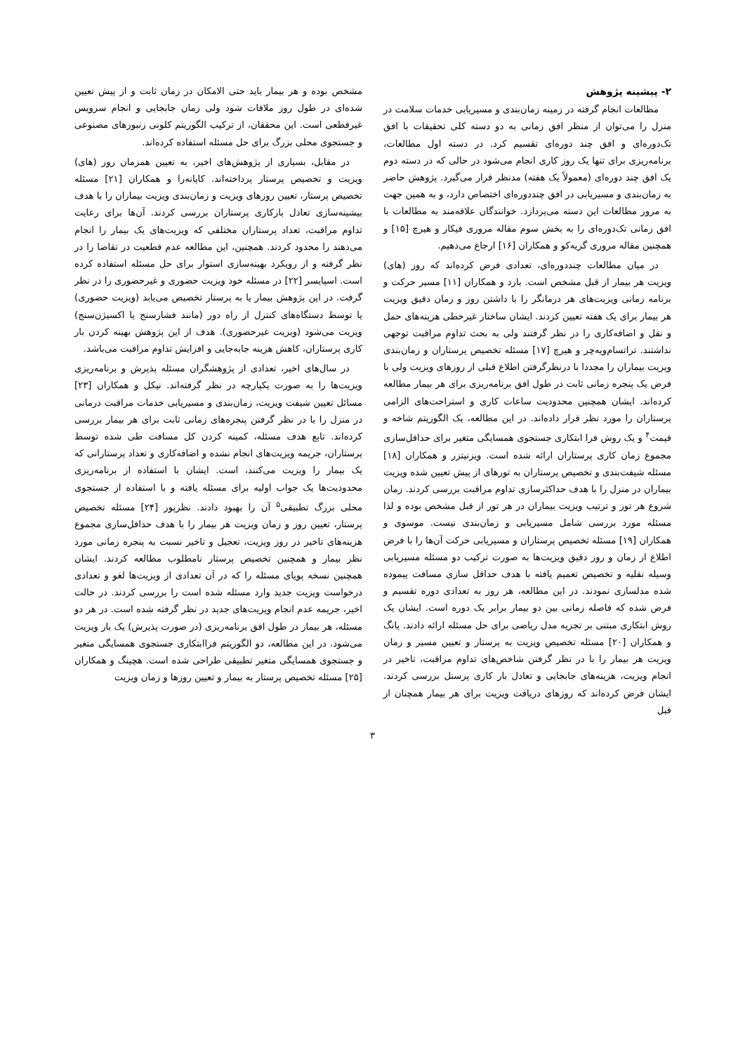۲- پیشینه پژوهش
مطالعات انجام گرفته در زمینه زمان‌بندی و مسیریابی خدمات سلامت در منزل را می‌توان از منظر افق زمانی به دو دسته کلی تحقیقات با افق تک‌دوره‌ای و افق چند دوره‌ای تقسیم کرد. در دسته اول مطالعات، برنامه‌ریزی برای تنها یک روز کاری انجام می‌شود در حالی که در دسته دوم یک افق چند دوره‌ای (معمولاً یک هفته) مدنظر قرار می‌گیرد. پژوهش حاضر به زمان‌بندی و مسیریابی در افق چنددوره‌ای اختصاص دارد، و به همین جهت به مرور مطالعات این دسته می‌پردازد. خوانندگان علاقه‌مند به مطالعات با افق زمانی تک‌دوره‌ای را به بخش سوم مقاله مروری فیکار و هیرچ [۱۵] و همچنین مقاله مروری گریه‌کو و همکاران [۱۶] ارجاع می‌دهیم.
در میان مطالعات چنددوره‌ای، تعدادی فرض کرده‌اند که روز (های) ویزیت هر بیمار از قبل مشخص است. بارد و همکاران [۱۱] مسیر حرکت و برنامه زمانی ویزیت‌های هر درمانگر را با داشتن روز و زمان دقیق ویزیت هر بیمار برای یک هفته تعیین کردند. ایشان ساختار غیرخطی هزینه‌های حمل و نقل و اضافه‌کاری را در نظر گرفتند ولی به بحث تداوم مراقبت توجهی نداشتند. تراتسام‌ویه‌چر و هیرچ [۱۷] مسئله تخصیص پرستاران و زمان‌بندی ویزیت بیماران را مجددا با درنظرگرفتن اطلاع قبلی از روزهای ویزیت ولی با فرض یک پنجره زمانی ثابت در طول افق برنامه‌ریزی برای هر بیمار مطالعه کرده‌اند. ایشان همچنین محدودیت ساعات کاری و استراحت‌های الزامی پرستاران را مورد نظر قرار داده‌اند. در این مطالعه، یک الگوریتم شاخه و قیمت<sup>۴</sup> و یک روش فرا ابتکاری جستجوی همسایگی متغیر برای حداقل‌سازی مجموع زمان کاری پرستاران ارائه شده است. ویزنیتزر و همکاران [۱۸] مسئله شیفت‌بندی و تخصیص پرستاران به تورهای از پیش تعیین شده ویزیت بیماران در منزل را با هدف حداکثرسازی تداوم مراقبت بررسی کردند. زمان شروع هر تور و ترتیب ویزیت بیماران در هر تور از قبل مشخص بوده و لذا مسئله مورد بررسی شامل مسیریابی و زمان‌بندی نیست. موسوی و همکاران [۱۹] مسئله تخصیص پرستاران و مسیریابی حرکت آن‌ها را با فرض اطلاع از زمان و روز دقیق ویزیت‌ها به صورت ترکیب دو مسئله مسیریابی وسیله نقلیه و تخصیص تعمیم یافته با هدف حداقل سازی مسافت پیموده شده مدلسازی نمودند. در این مطالعه، هر روز به تعدادی دوره تقسیم و فرض شده که فاصله زمانی بین دو بیمار برابر یک دوره است. ایشان یک روش ابتکاری مبتنی بر تجزیه مدل ریاضی برای حل مسئله ارائه دادند. یانگ و همکاران [۲۰] مسئله تخصیص ویزیت به پرستار و تعیین مسیر و زمان ویزیت هر بیمار را با در نظر گرفتن شاخص‌های تداوم مراقبت، تاخیر در انجام ویزیت، هزینه‌های جابجایی و تعادل بار کاری پرسنل بررسی کردند. ایشان فرض کرده‌اند که روزهای دریافت ویزیت برای هر بیمار همچنان از قبل
مشخص بوده و هر بیمار باید حتی الامکان در زمان ثابت و از پیش تعیین شده‌ای در طول روز ملاقات شود ولی زمان جابجایی و انجام سرویس غیرقطعی است. این محققان، از ترکیب الگوریتم کلونی زنبورهای مصنوعی و جستجوی محلی بزرگ برای حل مسئله استفاده کرده‌اند.
در مقابل، بسیاری از پژوهش‌های اخیر، به تعیین همزمان روز (های) ویزیت و تخصیص پرستار پرداخته‌اند. کاپانه‌را و همکاران [۲۱] مسئله تخصیص پرستار، تعیین روزهای ویزیت و زمان‌بندی ویزیت بیماران را با هدف بیشینه‌سازی تعادل بارکاری پرستاران بررسی کردند. آن‌ها برای رعایت تداوم مراقبت، تعداد پرستاران مختلفی که ویزیت‌های یک بیمار را انجام می‌دهند را محدود کردند. همچنین، این مطالعه عدم قطعیت در تقاضا را در نظر گرفته و از رویکرد بهینه‌سازی استوار برای حل مسئله استفاده کرده است. اسپایسر [۲۲] در مسئله خود ویزیت حضوری و غیرحضوری را در نظر گرفت. در این پژوهش بیمار یا به پرستار تخصیص می‌یابد (ویزیت حضوری) یا توسط دستگاه‌های کنترل از راه دور (مانند فشارسنج یا اکسیژن‌سنج) ویزیت می‌شود (ویزیت غیرحضوری). هدف از این پژوهش بهینه کردن بار کاری پرستاران، کاهش هزینه جابه‌جایی و افزایش تداوم مراقبت می‌باشد.
در سال‌های اخیر، تعدادی از پژوهشگران مسئله پذیرش و برنامه‌ریزی ویزیت‌ها را به صورت یکپارچه در نظر گرفته‌اند. نیکل و همکاران [۲۳] مسائل تعیین شیفت ویزیت، زمان‌بندی و مسیریابی خدمات مراقبت درمانی در منزل را با در نظر گرفتن پنجره‌های زمانی ثابت برای هر بیمار بررسی کرده‌اند. تابع هدف مسئله، کمینه کردن کل مسافت طی شده توسط پرستاران، جریمه ویزیت‌های انجام نشده و اضافه‌کاری و تعداد پرستارانی که یک بیمار را ویزیت می‌کنند، است. ایشان با استفاده از برنامه‌ریزی محدودیت‌ها یک جواب اولیه برای مسئله یافته و با استفاده از جستجوی محلی بزرگ تطبیقی<sup>۵</sup> آن را بهبود دادند. نظرپور [۲۴] مسئله تخصیص پرستار، تعیین روز و زمان ویزیت هر بیمار را با هدف حداقل‌سازی مجموع هزینه‌های تاخیر در روز ویزیت، تعجیل و تاخیر نسبت به پنجره زمانی مورد نظر بیمار و همچنین تخصیص پرستار نامطلوب مطالعه کردند. ایشان همچنین نسخه پویای مسئله را که در آن تعدادی از ویزیت‌ها لغو و تعدادی درخواست ویزیت جدید وارد مسئله شده است را بررسی کردند. در حالت اخیر، جریمه عدم انجام ویزیت‌های جدید در نظر گرفته شده است. در هر دو مسئله، هر بیمار در طول افق برنامه‌ریزی (در صورت پذیرش) یک بار ویزیت می‌شود. در این مطالعه، دو الگوریتم فراابتکاری جستجوی همسایگی متغیر و جستجوی همسایگی متغیر تطبیقی طراحی شده است. هچینگ و همکاران [۲۵] مسئله تخصیص پرستار به بیمار و تعیین روزها و زمان ویزیت
۳